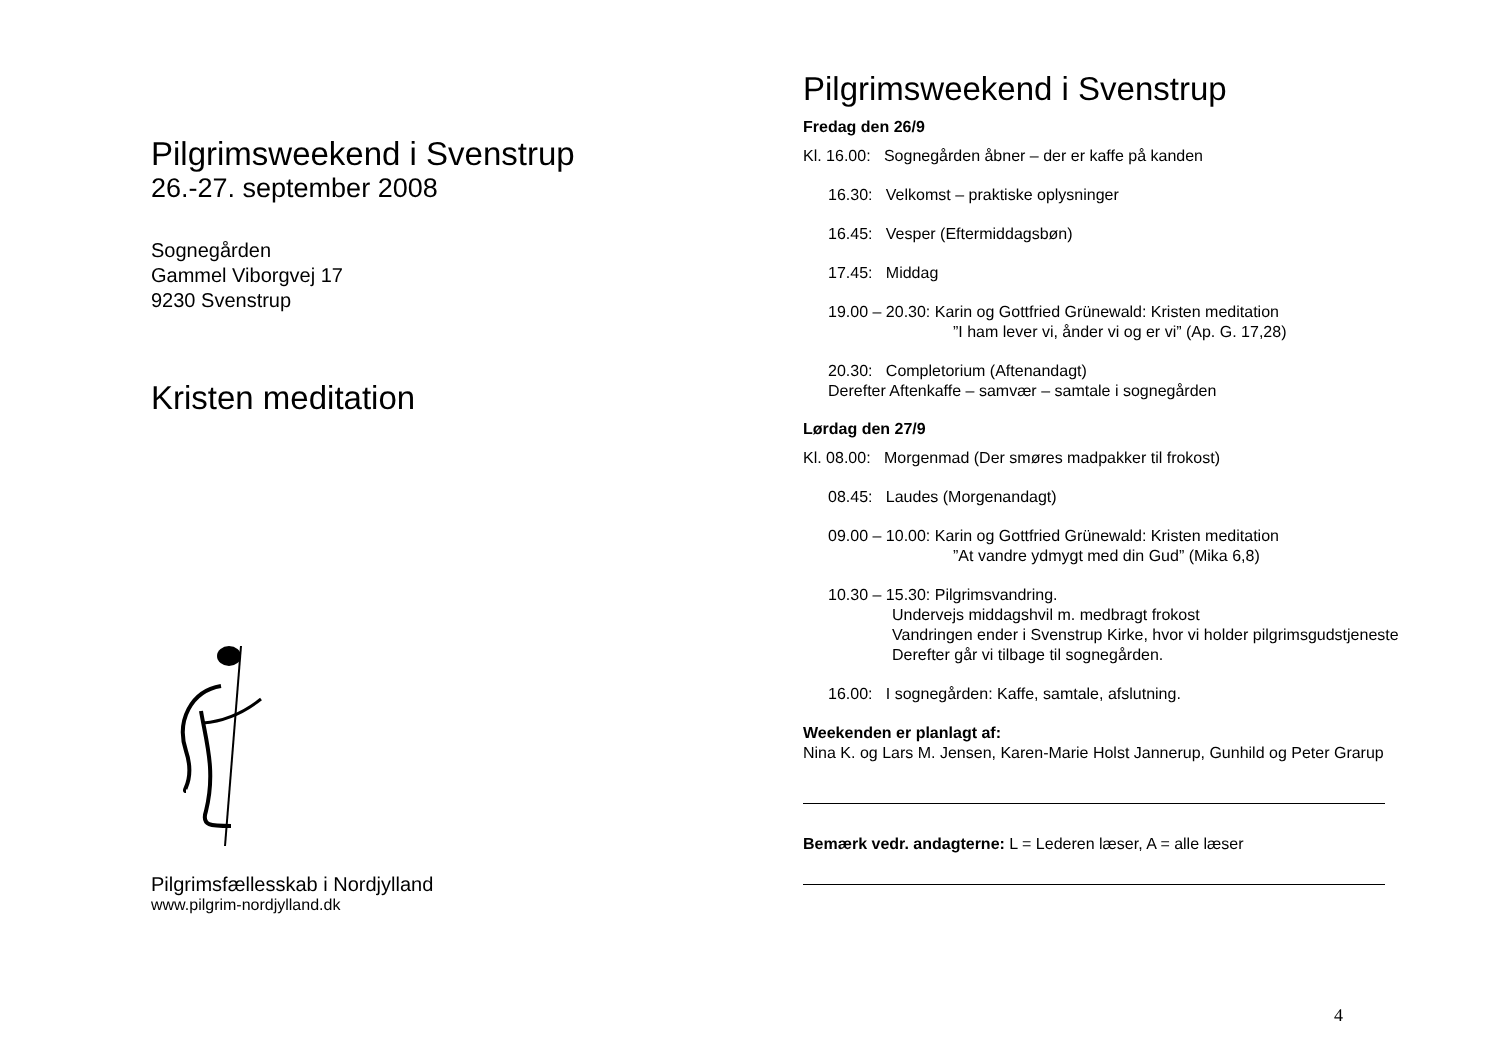Pilgrimsweekend i Svenstrup
26.-27. september 2008
Sognegården
Gammel Viborgvej 17
9230 Svenstrup
Kristen meditation
Pilgrimsfællesskab i Nordjylland
www.pilgrim-nordjylland.dk
Pilgrimsweekend i Svenstrup
Fredag den 26/9
Kl. 16.00: Sognegården åbner – der er kaffe på kanden
16.30: Velkomst – praktiske oplysninger
16.45: Vesper (Eftermiddagsbøn)
17.45: Middag
19.00 – 20.30: Karin og Gottfried Grünewald: Kristen meditation
”I ham lever vi, ånder vi og er vi” (Ap. G. 17,28)
20.30: Completorium (Aftenandagt)
Derefter Aftenkaffe – samvær – samtale i sognegården
Lørdag den 27/9
Kl. 08.00: Morgenmad (Der smøres madpakker til frokost)
08.45: Laudes (Morgenandagt)
09.00 – 10.00: Karin og Gottfried Grünewald: Kristen meditation
”At vandre ydmygt med din Gud” (Mika 6,8)
10.30 – 15.30: Pilgrimsvandring.
Undervejs middagshvil m. medbragt frokost
Vandringen ender i Svenstrup Kirke, hvor vi holder pilgrimsgudstjeneste
Derefter går vi tilbage til sognegården.
16.00: I sognegården: Kaffe, samtale, afslutning.
Weekenden er planlagt af:
Nina K. og Lars M. Jensen, Karen-Marie Holst Jannerup, Gunhild og Peter Grarup
Bemærk vedr. andagterne: L = Lederen læser, A = alle læser
4